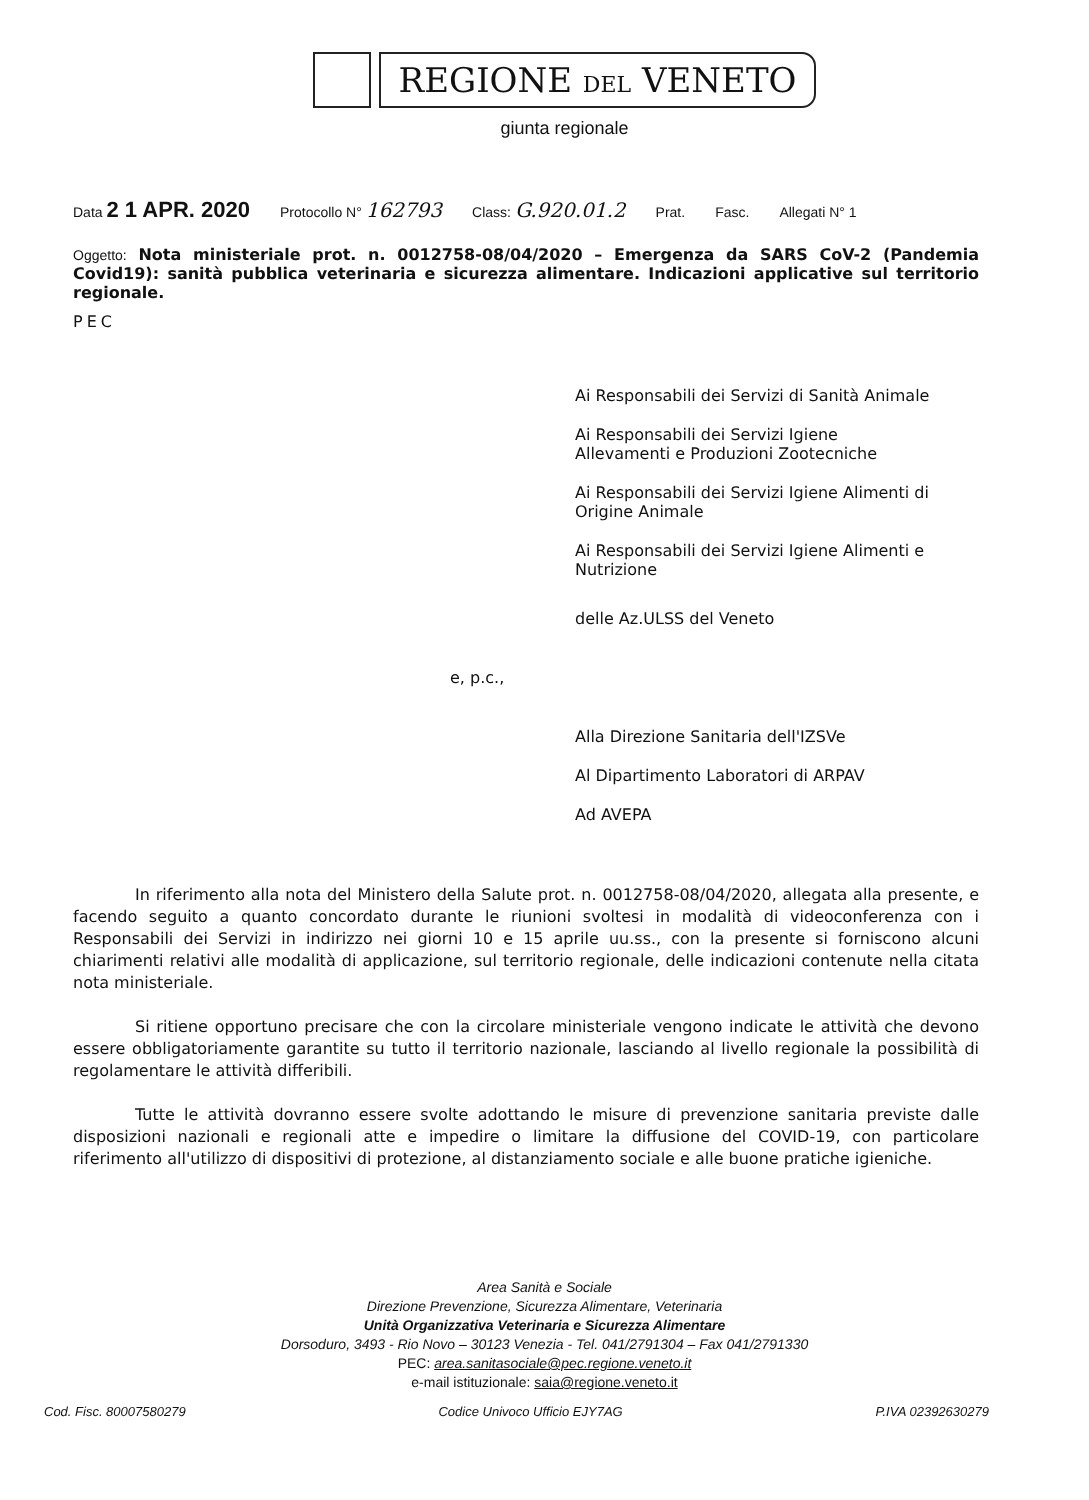REGIONE DEL VENETO
giunta regionale
Data 2 1 APR. 2020 Protocollo N° 162793 Class: G.920.01.2 Prat. Fasc. Allegati N° 1
Oggetto: Nota ministeriale prot. n. 0012758-08/04/2020 – Emergenza da SARS CoV-2 (Pandemia Covid19): sanità pubblica veterinaria e sicurezza alimentare. Indicazioni applicative sul territorio regionale.
PEC
Ai Responsabili dei Servizi di Sanità Animale
Ai Responsabili dei Servizi Igiene Allevamenti e Produzioni Zootecniche
Ai Responsabili dei Servizi Igiene Alimenti di Origine Animale
Ai Responsabili dei Servizi Igiene Alimenti e Nutrizione
delle Az.ULSS del Veneto
e, p.c.,
Alla Direzione Sanitaria dell'IZSVe
Al Dipartimento Laboratori di ARPAV
Ad AVEPA
In riferimento alla nota del Ministero della Salute prot. n. 0012758-08/04/2020, allegata alla presente, e facendo seguito a quanto concordato durante le riunioni svoltesi in modalità di videoconferenza con i Responsabili dei Servizi in indirizzo nei giorni 10 e 15 aprile uu.ss., con la presente si forniscono alcuni chiarimenti relativi alle modalità di applicazione, sul territorio regionale, delle indicazioni contenute nella citata nota ministeriale.
Si ritiene opportuno precisare che con la circolare ministeriale vengono indicate le attività che devono essere obbligatoriamente garantite su tutto il territorio nazionale, lasciando al livello regionale la possibilità di regolamentare le attività differibili.
Tutte le attività dovranno essere svolte adottando le misure di prevenzione sanitaria previste dalle disposizioni nazionali e regionali atte e impedire o limitare la diffusione del COVID-19, con particolare riferimento all'utilizzo di dispositivi di protezione, al distanziamento sociale e alle buone pratiche igieniche.
Area Sanità e Sociale
Direzione Prevenzione, Sicurezza Alimentare, Veterinaria
Unità Organizzativa Veterinaria e Sicurezza Alimentare
Dorsoduro, 3493 - Rio Novo – 30123 Venezia - Tel. 041/2791304 – Fax 041/2791330
PEC: area.sanitasociale@pec.regione.veneto.it
e-mail istituzionale: saia@regione.veneto.it
Cod. Fisc. 80007580279 Codice Univoco Ufficio EJY7AG P.IVA 02392630279